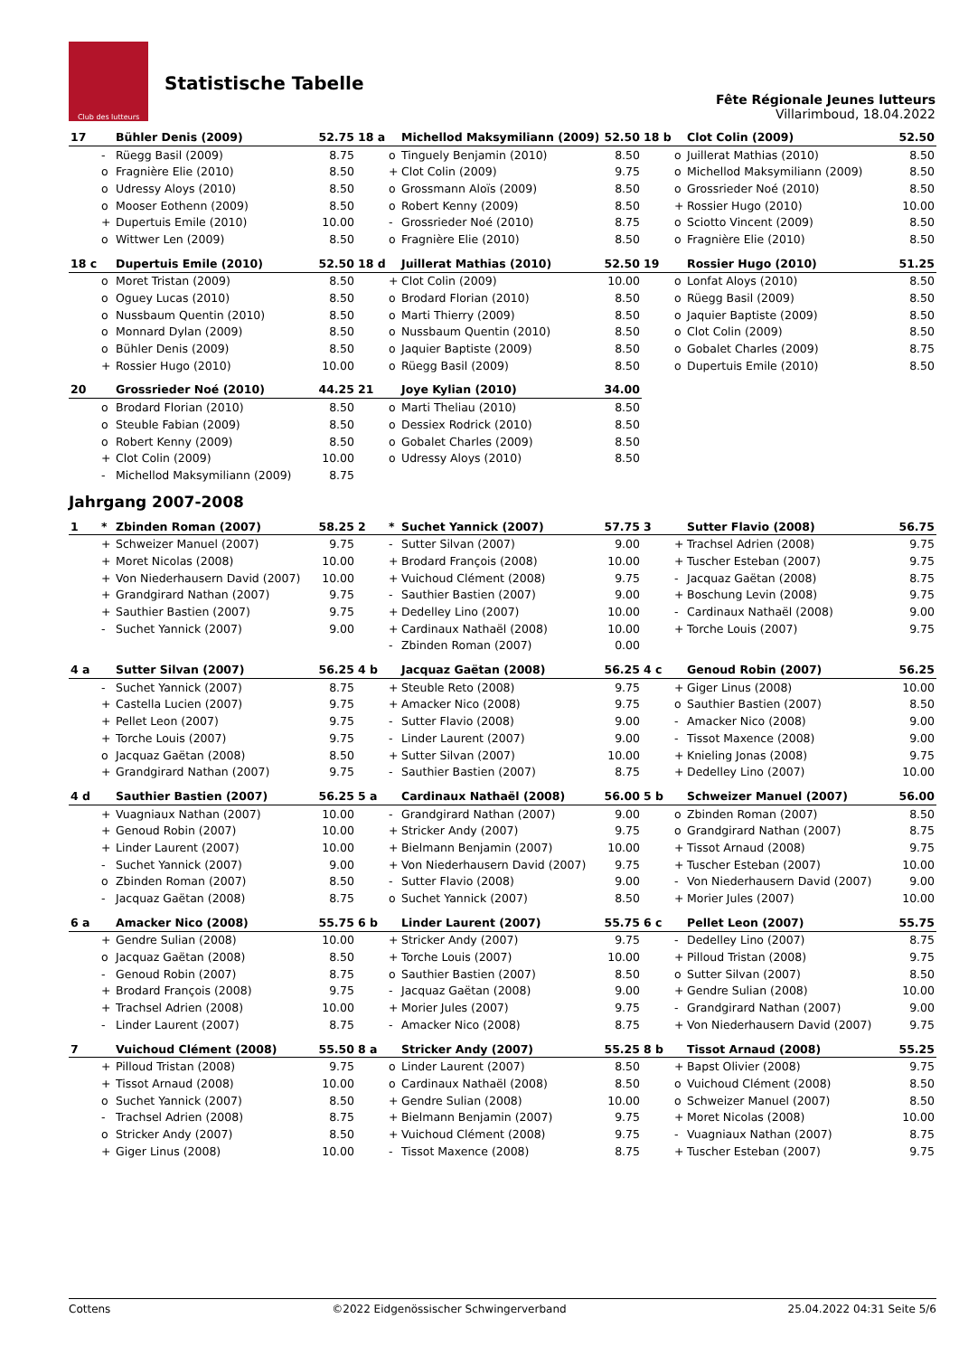Club des lutteurs
Statistische Tabelle
Fête Régionale Jeunes lutteurs
Villarimboud, 18.04.2022
| 17 | | Bühler Denis (2009) | 52.75 | 18 a | | Michellod Maksymiliann (2009) | 52.50 | 18 b | | Clot Colin (2009) | 52.50 |
| | - | Rüegg Basil (2009) | 8.75 | | o | Tinguely Benjamin (2010) | 8.50 | | o | Juillerat Mathias (2010) | 8.50 |
| | o | Fragnière Elie (2010) | 8.50 | | + | Clot Colin (2009) | 9.75 | | o | Michellod Maksymiliann (2009) | 8.50 |
| | o | Udressy Aloys (2010) | 8.50 | | o | Grossmann Aloïs (2009) | 8.50 | | o | Grossrieder Noé (2010) | 8.50 |
| | o | Mooser Eothenn (2009) | 8.50 | | o | Robert Kenny (2009) | 8.50 | | + | Rossier Hugo (2010) | 10.00 |
| | + | Dupertuis Emile (2010) | 10.00 | | - | Grossrieder Noé (2010) | 8.75 | | o | Sciotto Vincent (2009) | 8.50 |
| | o | Wittwer Len (2009) | 8.50 | | o | Fragnière Elie (2010) | 8.50 | | o | Fragnière Elie (2010) | 8.50 |
| 18 c | | Dupertuis Emile (2010) | 52.50 | 18 d | | Juillerat Mathias (2010) | 52.50 | 19 | | Rossier Hugo (2010) | 51.25 |
| | o | Moret Tristan (2009) | 8.50 | | + | Clot Colin (2009) | 10.00 | | o | Lonfat Aloys (2010) | 8.50 |
| | o | Oguey Lucas (2010) | 8.50 | | o | Brodard Florian (2010) | 8.50 | | o | Rüegg Basil (2009) | 8.50 |
| | o | Nussbaum Quentin (2010) | 8.50 | | o | Marti Thierry (2009) | 8.50 | | o | Jaquier Baptiste (2009) | 8.50 |
| | o | Monnard Dylan (2009) | 8.50 | | o | Nussbaum Quentin (2010) | 8.50 | | o | Clot Colin (2009) | 8.50 |
| | o | Bühler Denis (2009) | 8.50 | | o | Jaquier Baptiste (2009) | 8.50 | | o | Gobalet Charles (2009) | 8.75 |
| | + | Rossier Hugo (2010) | 10.00 | | o | Rüegg Basil (2009) | 8.50 | | o | Dupertuis Emile (2010) | 8.50 |
| 20 | | Grossrieder Noé (2010) | 44.25 | 21 | | Joye Kylian (2010) | 34.00 | | | | |
| | o | Brodard Florian (2010) | 8.50 | | o | Marti Theliau (2010) | 8.50 | | | | |
| | o | Steuble Fabian (2009) | 8.50 | | o | Dessiex Rodrick (2010) | 8.50 | | | | |
| | o | Robert Kenny (2009) | 8.50 | | o | Gobalet Charles (2009) | 8.50 | | | | |
| | + | Clot Colin (2009) | 10.00 | | o | Udressy Aloys (2010) | 8.50 | | | | |
| | - | Michellod Maksymiliann (2009) | 8.75 | | | | | | | | |
Jahrgang 2007-2008
| 1 | * | Zbinden Roman (2007) | 58.25 | 2 | * | Suchet Yannick (2007) | 57.75 | 3 | | Sutter Flavio (2008) | 56.75 |
| | + | Schweizer Manuel (2007) | 9.75 | | - | Sutter Silvan (2007) | 9.00 | | + | Trachsel Adrien (2008) | 9.75 |
| | + | Moret Nicolas (2008) | 10.00 | | + | Brodard François (2008) | 10.00 | | + | Tuscher Esteban (2007) | 9.75 |
| | + | Von Niederhausern David (2007) | 10.00 | | + | Vuichoud Clément (2008) | 9.75 | | - | Jacquaz Gaëtan (2008) | 8.75 |
| | + | Grandgirard Nathan (2007) | 9.75 | | - | Sauthier Bastien (2007) | 9.00 | | + | Boschung Levin (2008) | 9.75 |
| | + | Sauthier Bastien (2007) | 9.75 | | + | Dedelley Lino (2007) | 10.00 | | - | Cardinaux Nathaël (2008) | 9.00 |
| | - | Suchet Yannick (2007) | 9.00 | | + | Cardinaux Nathaël (2008) | 10.00 | | + | Torche Louis (2007) | 9.75 |
| | | | | | - | Zbinden Roman (2007) | 0.00 | | | | |
| 4 a | | Sutter Silvan (2007) | 56.25 | 4 b | | Jacquaz Gaëtan (2008) | 56.25 | 4 c | | Genoud Robin (2007) | 56.25 |
| | - | Suchet Yannick (2007) | 8.75 | | + | Steuble Reto (2008) | 9.75 | | + | Giger Linus (2008) | 10.00 |
| | + | Castella Lucien (2007) | 9.75 | | + | Amacker Nico (2008) | 9.75 | | o | Sauthier Bastien (2007) | 8.50 |
| | + | Pellet Leon (2007) | 9.75 | | - | Sutter Flavio (2008) | 9.00 | | - | Amacker Nico (2008) | 9.00 |
| | + | Torche Louis (2007) | 9.75 | | - | Linder Laurent (2007) | 9.00 | | - | Tissot Maxence (2008) | 9.00 |
| | o | Jacquaz Gaëtan (2008) | 8.50 | | + | Sutter Silvan (2007) | 10.00 | | + | Knieling Jonas (2008) | 9.75 |
| | + | Grandgirard Nathan (2007) | 9.75 | | - | Sauthier Bastien (2007) | 8.75 | | + | Dedelley Lino (2007) | 10.00 |
| 4 d | | Sauthier Bastien (2007) | 56.25 | 5 a | | Cardinaux Nathaël (2008) | 56.00 | 5 b | | Schweizer Manuel (2007) | 56.00 |
| | + | Vuagniaux Nathan (2007) | 10.00 | | - | Grandgirard Nathan (2007) | 9.00 | | o | Zbinden Roman (2007) | 8.50 |
| | + | Genoud Robin (2007) | 10.00 | | + | Stricker Andy (2007) | 9.75 | | o | Grandgirard Nathan (2007) | 8.75 |
| | + | Linder Laurent (2007) | 10.00 | | + | Bielmann Benjamin (2007) | 10.00 | | + | Tissot Arnaud (2008) | 9.75 |
| | - | Suchet Yannick (2007) | 9.00 | | + | Von Niederhausern David (2007) | 9.75 | | + | Tuscher Esteban (2007) | 10.00 |
| | o | Zbinden Roman (2007) | 8.50 | | - | Sutter Flavio (2008) | 9.00 | | - | Von Niederhausern David (2007) | 9.00 |
| | - | Jacquaz Gaëtan (2008) | 8.75 | | o | Suchet Yannick (2007) | 8.50 | | + | Morier Jules (2007) | 10.00 |
| 6 a | | Amacker Nico (2008) | 55.75 | 6 b | | Linder Laurent (2007) | 55.75 | 6 c | | Pellet Leon (2007) | 55.75 |
| | + | Gendre Sulian (2008) | 10.00 | | + | Stricker Andy (2007) | 9.75 | | - | Dedelley Lino (2007) | 8.75 |
| | o | Jacquaz Gaëtan (2008) | 8.50 | | + | Torche Louis (2007) | 10.00 | | + | Pilloud Tristan (2008) | 9.75 |
| | - | Genoud Robin (2007) | 8.75 | | o | Sauthier Bastien (2007) | 8.50 | | o | Sutter Silvan (2007) | 8.50 |
| | + | Brodard François (2008) | 9.75 | | - | Jacquaz Gaëtan (2008) | 9.00 | | + | Gendre Sulian (2008) | 10.00 |
| | + | Trachsel Adrien (2008) | 10.00 | | + | Morier Jules (2007) | 9.75 | | - | Grandgirard Nathan (2007) | 9.00 |
| | - | Linder Laurent (2007) | 8.75 | | - | Amacker Nico (2008) | 8.75 | | + | Von Niederhausern David (2007) | 9.75 |
| 7 | | Vuichoud Clément (2008) | 55.50 | 8 a | | Stricker Andy (2007) | 55.25 | 8 b | | Tissot Arnaud (2008) | 55.25 |
| | + | Pilloud Tristan (2008) | 9.75 | | o | Linder Laurent (2007) | 8.50 | | + | Bapst Olivier (2008) | 9.75 |
| | + | Tissot Arnaud (2008) | 10.00 | | o | Cardinaux Nathaël (2008) | 8.50 | | o | Vuichoud Clément (2008) | 8.50 |
| | o | Suchet Yannick (2007) | 8.50 | | + | Gendre Sulian (2008) | 10.00 | | o | Schweizer Manuel (2007) | 8.50 |
| | - | Trachsel Adrien (2008) | 8.75 | | + | Bielmann Benjamin (2007) | 9.75 | | + | Moret Nicolas (2008) | 10.00 |
| | o | Stricker Andy (2007) | 8.50 | | + | Vuichoud Clément (2008) | 9.75 | | - | Vuagniaux Nathan (2007) | 8.75 |
| | + | Giger Linus (2008) | 10.00 | | - | Tissot Maxence (2008) | 8.75 | | + | Tuscher Esteban (2007) | 9.75 |
Cottens ©2022 Eidgenössischer Schwingerverband 25.04.2022 04:31 Seite 5/6